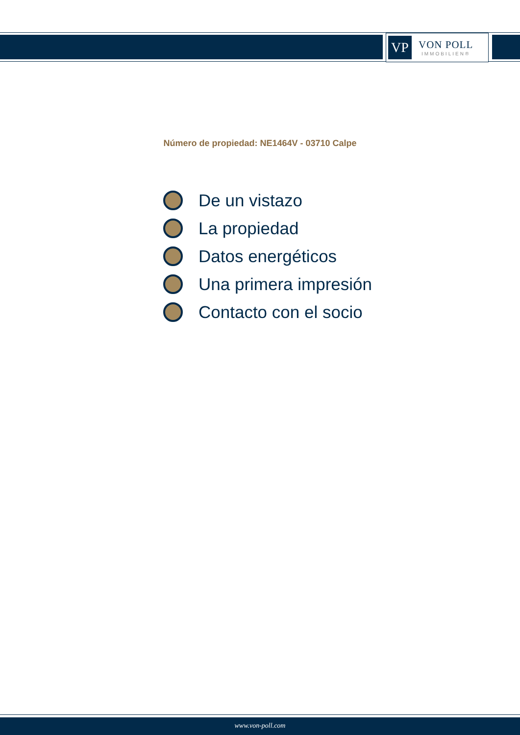VP
VON POLL
IMMOBILIEN®
Número de propiedad: NE1464V - 03710 Calpe
De un vistazo
La propiedad
Datos energéticos
Una primera impresión
Contacto con el socio
www.von-poll.com